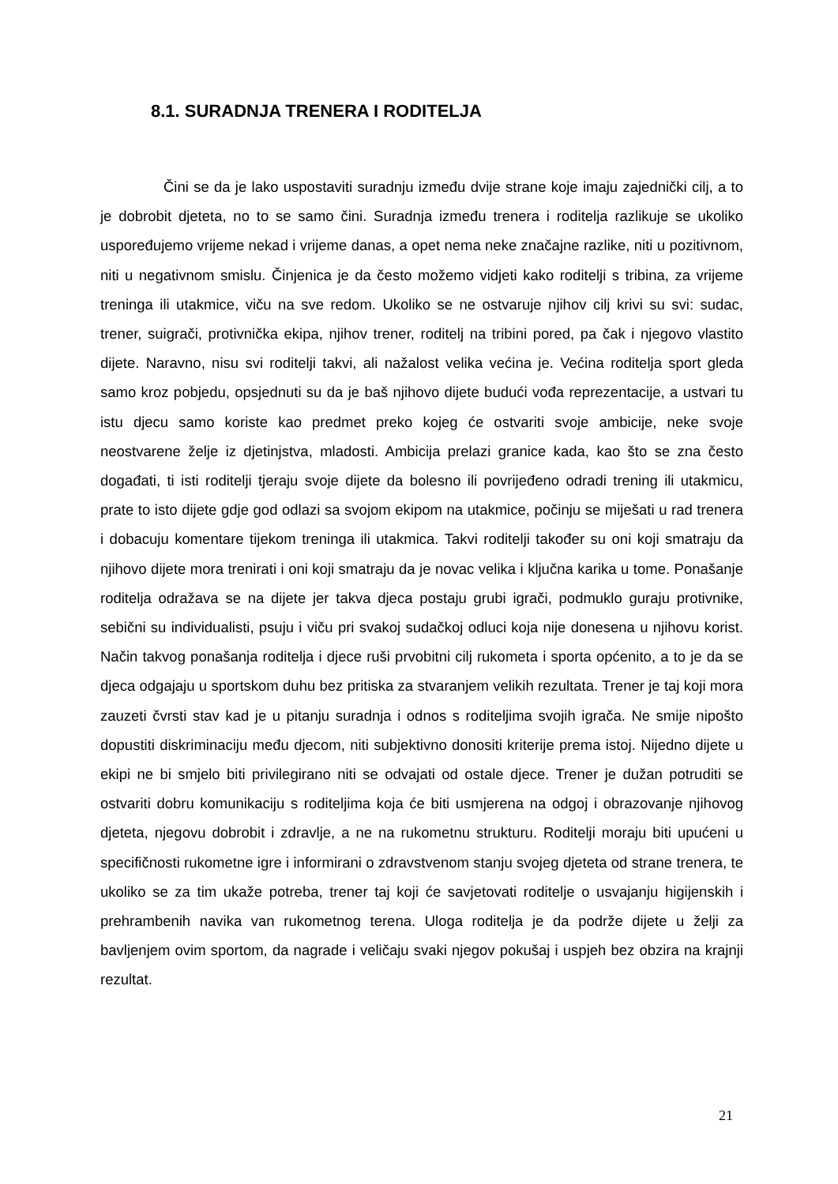8.1. SURADNJA TRENERA I RODITELJA
Čini se da je lako uspostaviti suradnju između dvije strane koje imaju zajednički cilj, a to je dobrobit djeteta, no to se samo čini. Suradnja između trenera i roditelja razlikuje se ukoliko uspoređujemo vrijeme nekad i vrijeme danas, a opet nema neke značajne razlike, niti u pozitivnom, niti u negativnom smislu. Činjenica je da često možemo vidjeti kako roditelji s tribina, za vrijeme treninga ili utakmice, viču na sve redom. Ukoliko se ne ostvaruje njihov cilj krivi su svi: sudac, trener, suigrači, protivnička ekipa, njihov trener, roditelj na tribini pored, pa čak i njegovo vlastito dijete. Naravno, nisu svi roditelji takvi, ali nažalost velika većina je. Većina roditelja sport gleda samo kroz pobjedu, opsjednuti su da je baš njihovo dijete budući vođa reprezentacije, a ustvari tu istu djecu samo koriste kao predmet preko kojeg će ostvariti svoje ambicije, neke svoje neostvarene želje iz djetinjstva, mladosti. Ambicija prelazi granice kada, kao što se zna često događati, ti isti roditelji tjeraju svoje dijete da bolesno ili povrijeđeno odradi trening ili utakmicu, prate to isto dijete gdje god odlazi sa svojom ekipom na utakmice, počinju se miješati u rad trenera i dobacuju komentare tijekom treninga ili utakmica. Takvi roditelji također su oni koji smatraju da njihovo dijete mora trenirati i oni koji smatraju da je novac velika i ključna karika u tome. Ponašanje roditelja odražava se na dijete jer takva djeca postaju grubi igrači, podmuklo guraju protivnike, sebični su individualisti, psuju i viču pri svakoj sudačkoj odluci koja nije donesena u njihovu korist. Način takvog ponašanja roditelja i djece ruši prvobitni cilj rukometa i sporta općenito, a to je da se djeca odgajaju u sportskom duhu bez pritiska za stvaranjem velikih rezultata. Trener je taj koji mora zauzeti čvrsti stav kad je u pitanju suradnja i odnos s roditeljima svojih igrača. Ne smije nipošto dopustiti diskriminaciju među djecom, niti subjektivno donositi kriterije prema istoj. Nijedno dijete u ekipi ne bi smjelo biti privilegirano niti se odvajati od ostale djece. Trener je dužan potruditi se ostvariti dobru komunikaciju s roditeljima koja će biti usmjerena na odgoj i obrazovanje njihovog djeteta, njegovu dobrobit i zdravlje, a ne na rukometnu strukturu. Roditelji moraju biti upućeni u specifičnosti rukometne igre i informirani o zdravstvenom stanju svojeg djeteta od strane trenera, te ukoliko se za tim ukaže potreba, trener taj koji će savjetovati roditelje o usvajanju higijenskih i prehrambenih navika van rukometnog terena. Uloga roditelja je da podrže dijete u želji za bavljenjem ovim sportom, da nagrade i veličaju svaki njegov pokušaj i uspjeh bez obzira na krajnji rezultat.
21